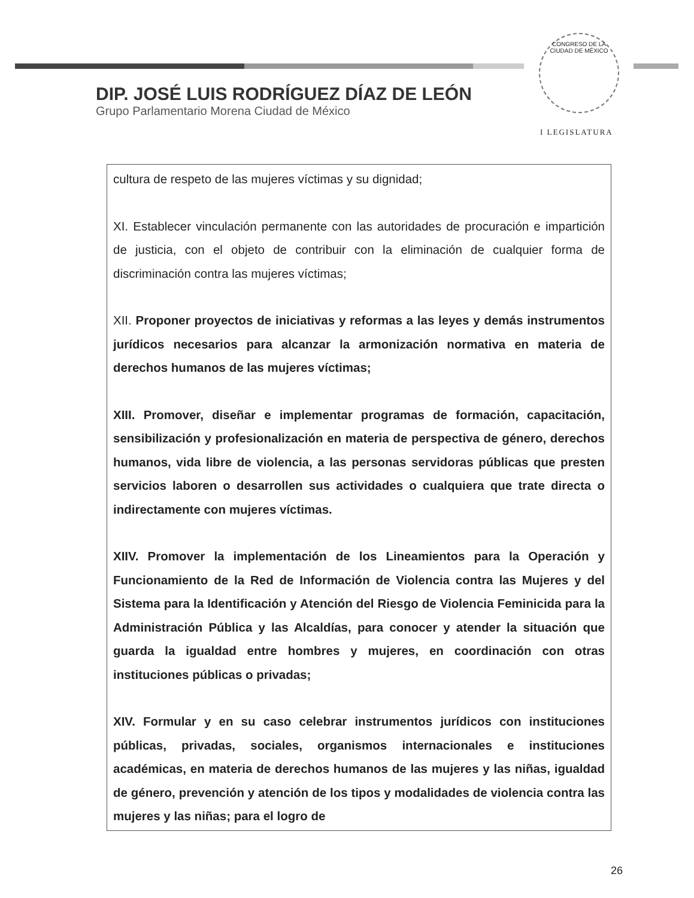CONGRESO DE LA CIUDAD DE MÉXICO
DIP. JOSÉ LUIS RODRÍGUEZ DÍAZ DE LEÓN
Grupo Parlamentario Morena Ciudad de México
I LEGISLATURA
| cultura de respeto de las mujeres víctimas y su dignidad; XI. Establecer vinculación permanente con las autoridades de procuración e impartición de justicia, con el objeto de contribuir con la eliminación de cualquier forma de discriminación contra las mujeres víctimas; XII. Proponer proyectos de iniciativas y reformas a las leyes y demás instrumentos jurídicos necesarios para alcanzar la armonización normativa en materia de derechos humanos de las mujeres víctimas; XIII. Promover, diseñar e implementar programas de formación, capacitación, sensibilización y profesionalización en materia de perspectiva de género, derechos humanos, vida libre de violencia, a las personas servidoras públicas que presten servicios laboren o desarrollen sus actividades o cualquiera que trate directa o indirectamente con mujeres víctimas. XIIV. Promover la implementación de los Lineamientos para la Operación y Funcionamiento de la Red de Información de Violencia contra las Mujeres y del Sistema para la Identificación y Atención del Riesgo de Violencia Feminicida para la Administración Pública y las Alcaldías, para conocer y atender la situación que guarda la igualdad entre hombres y mujeres, en coordinación con otras instituciones públicas o privadas; XIV. Formular y en su caso celebrar instrumentos jurídicos con instituciones públicas, privadas, sociales, organismos internacionales e instituciones académicas, en materia de derechos humanos de las mujeres y las niñas, igualdad de género, prevención y atención de los tipos y modalidades de violencia contra las mujeres y las niñas; para el logro de |
26